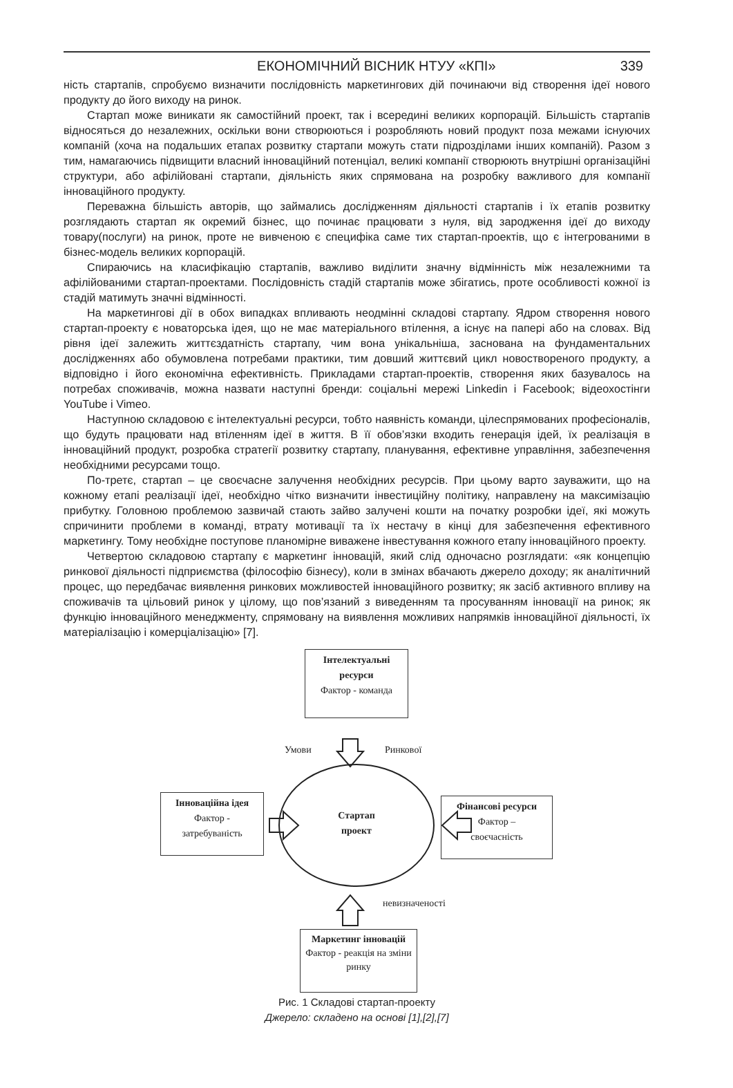ЕКОНОМІЧНИЙ ВІСНИК НТУУ «КПІ» 339
ність стартапів, спробуємо визначити послідовність маркетингових дій починаючи від створення ідеї нового продукту до його виходу на ринок.
Стартап може виникати як самостійний проект, так і всередині великих корпорацій. Більшість стартапів відносяться до незалежних, оскільки вони створюються і розробляють новий продукт поза межами існуючих компаній (хоча на подальших етапах розвитку стартапи можуть стати підрозділами інших компаній). Разом з тим, намагаючись підвищити власний інноваційний потенціал, великі компанії створюють внутрішні організаційні структури, або афілійовані стартапи, діяльність яких спрямована на розробку важливого для компанії інноваційного продукту.
Переважна більшість авторів, що займались дослідженням діяльності стартапів і їх етапів розвитку розглядають стартап як окремий бізнес, що починає працювати з нуля, від зародження ідеї до виходу товару(послуги) на ринок, проте не вивченою є специфіка саме тих стартап-проектів, що є інтегрованими в бізнес-модель великих корпорацій.
Спираючись на класифікацію стартапів, важливо виділити значну відмінність між незалежними та афілійованими стартап-проектами. Послідовність стадій стартапів може збігатись, проте особливості кожної із стадій матимуть значні відмінності.
На маркетингові дії в обох випадках впливають неодмінні складові стартапу. Ядром створення нового стартап-проекту є новаторська ідея, що не має матеріального втілення, а існує на папері або на словах. Від рівня ідеї залежить життєздатність стартапу, чим вона унікальніша, заснована на фундаментальних дослідженнях або обумовлена потребами практики, тим довший життєвий цикл новоствореного продукту, а відповідно і його економічна ефективність. Прикладами стартап-проектів, створення яких базувалось на потребах споживачів, можна назвати наступні бренди: соціальні мережі Linkedin і Facebook; відеохостінги YouTube і Vimeo.
Наступною складовою є інтелектуальні ресурси, тобто наявність команди, цілеспрямованих професіоналів, що будуть працювати над втіленням ідеї в життя. В її обов’язки входить генерація ідей, їх реалізація в інноваційний продукт, розробка стратегії розвитку стартапу, планування, ефективне управління, забезпечення необхідними ресурсами тощо.
По-третє, стартап – це своєчасне залучення необхідних ресурсів. При цьому варто зауважити, що на кожному етапі реалізації ідеї, необхідно чітко визначити інвестиційну політику, направлену на максимізацію прибутку. Головною проблемою зазвичай стають зайво залучені кошти на початку розробки ідеї, які можуть спричинити проблеми в команді, втрату мотивації та їх нестачу в кінці для забезпечення ефективного маркетингу. Тому необхідне поступове планомірне виважене інвестування кожного етапу інноваційного проекту.
Четвертою складовою стартапу є маркетинг інновацій, який слід одночасно розглядати: «як концепцію ринкової діяльності підприємства (філософію бізнесу), коли в змінах вбачають джерело доходу; як аналітичний процес, що передбачає виявлення ринкових можливостей інноваційного розвитку; як засіб активного впливу на споживачів та цільовий ринок у цілому, що пов’язаний з виведенням та просуванням інновації на ринок; як функцію інноваційного менеджменту, спрямовану на виявлення можливих напрямків інноваційної діяльності, їх матеріалізацію і комерціалізацію» [7].
Інтелектуальні ресурси
Фактор - команда
Умови Ринкової
Інноваційна ідея
Фактор -
затребуваність
Стартап
проект
Фінансові ресурси
Фактор –
своєчасність
невизначеності
Маркетинг інновацій
Фактор - реакція на зміни ринку
Рис. 1 Складові стартап-проекту
Джерело: складено на основі [1],[2],[7]